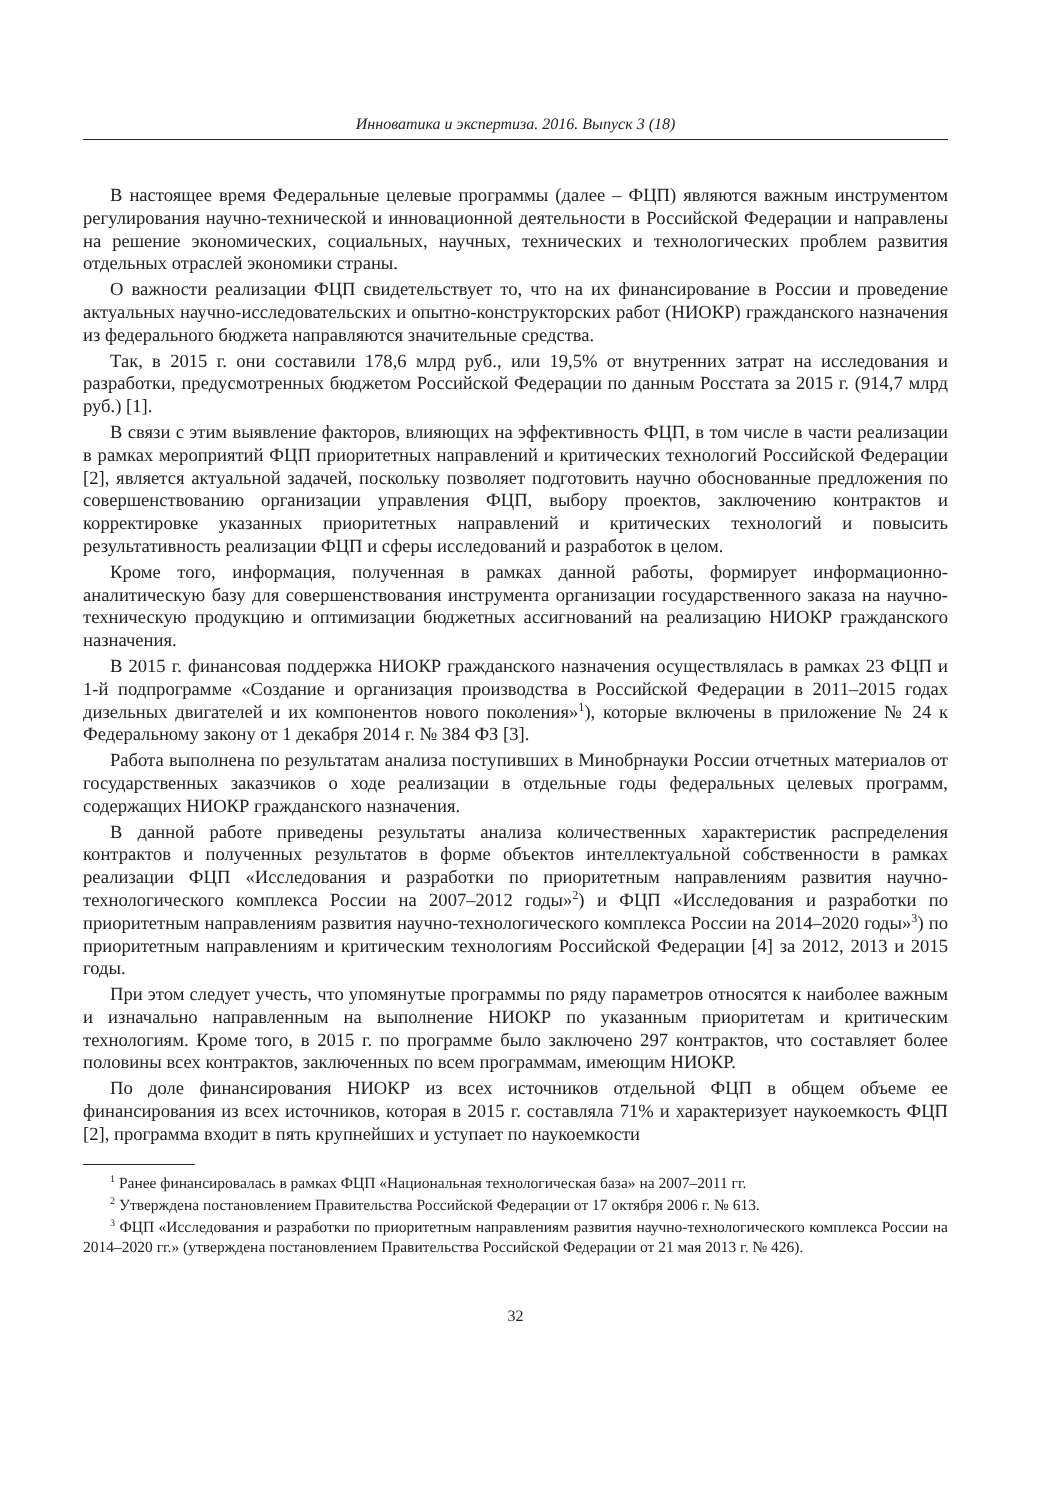Инноватика и экспертиза. 2016. Выпуск 3 (18)
В настоящее время Федеральные целевые программы (далее – ФЦП) являются важным инструментом регулирования научно-технической и инновационной деятельности в Российской Федерации и направлены на решение экономических, социальных, научных, технических и технологических проблем развития отдельных отраслей экономики страны.
О важности реализации ФЦП свидетельствует то, что на их финансирование в России и проведение актуальных научно-исследовательских и опытно-конструкторских работ (НИОКР) гражданского назначения из федерального бюджета направляются значительные средства.
Так, в 2015 г. они составили 178,6 млрд руб., или 19,5% от внутренних затрат на исследования и разработки, предусмотренных бюджетом Российской Федерации по данным Росстата за 2015 г. (914,7 млрд руб.) [1].
В связи с этим выявление факторов, влияющих на эффективность ФЦП, в том числе в части реализации в рамках мероприятий ФЦП приоритетных направлений и критических технологий Российской Федерации [2], является актуальной задачей, поскольку позволяет подготовить научно обоснованные предложения по совершенствованию организации управления ФЦП, выбору проектов, заключению контрактов и корректировке указанных приоритетных направлений и критических технологий и повысить результативность реализации ФЦП и сферы исследований и разработок в целом.
Кроме того, информация, полученная в рамках данной работы, формирует информационно-аналитическую базу для совершенствования инструмента организации государственного заказа на научно-техническую продукцию и оптимизации бюджетных ассигнований на реализацию НИОКР гражданского назначения.
В 2015 г. финансовая поддержка НИОКР гражданского назначения осуществлялась в рамках 23 ФЦП и 1-й подпрограмме «Создание и организация производства в Российской Федерации в 2011–2015 годах дизельных двигателей и их компонентов нового поколения»<sup>1</sup>), которые включены в приложение № 24 к Федеральному закону от 1 декабря 2014 г. № 384 ФЗ [3].
Работа выполнена по результатам анализа поступивших в Минобрнауки России отчетных материалов от государственных заказчиков о ходе реализации в отдельные годы федеральных целевых программ, содержащих НИОКР гражданского назначения.
В данной работе приведены результаты анализа количественных характеристик распределения контрактов и полученных результатов в форме объектов интеллектуальной собственности в рамках реализации ФЦП «Исследования и разработки по приоритетным направлениям развития научно-технологического комплекса России на 2007–2012 годы»<sup>2</sup>) и ФЦП «Исследования и разработки по приоритетным направлениям развития научно-технологического комплекса России на 2014–2020 годы»<sup>3</sup>) по приоритетным направлениям и критическим технологиям Российской Федерации [4] за 2012, 2013 и 2015 годы.
При этом следует учесть, что упомянутые программы по ряду параметров относятся к наиболее важным и изначально направленным на выполнение НИОКР по указанным приоритетам и критическим технологиям. Кроме того, в 2015 г. по программе было заключено 297 контрактов, что составляет более половины всех контрактов, заключенных по всем программам, имеющим НИОКР.
По доле финансирования НИОКР из всех источников отдельной ФЦП в общем объеме ее финансирования из всех источников, которая в 2015 г. составляла 71% и характеризует наукоемкость ФЦП [2], программа входит в пять крупнейших и уступает по наукоемкости
<sup>1</sup> Ранее финансировалась в рамках ФЦП «Национальная технологическая база» на 2007–2011 гг.
<sup>2</sup> Утверждена постановлением Правительства Российской Федерации от 17 октября 2006 г. № 613.
<sup>3</sup> ФЦП «Исследования и разработки по приоритетным направлениям развития научно-технологического комплекса России на 2014–2020 гг.» (утверждена постановлением Правительства Российской Федерации от 21 мая 2013 г. № 426).
32